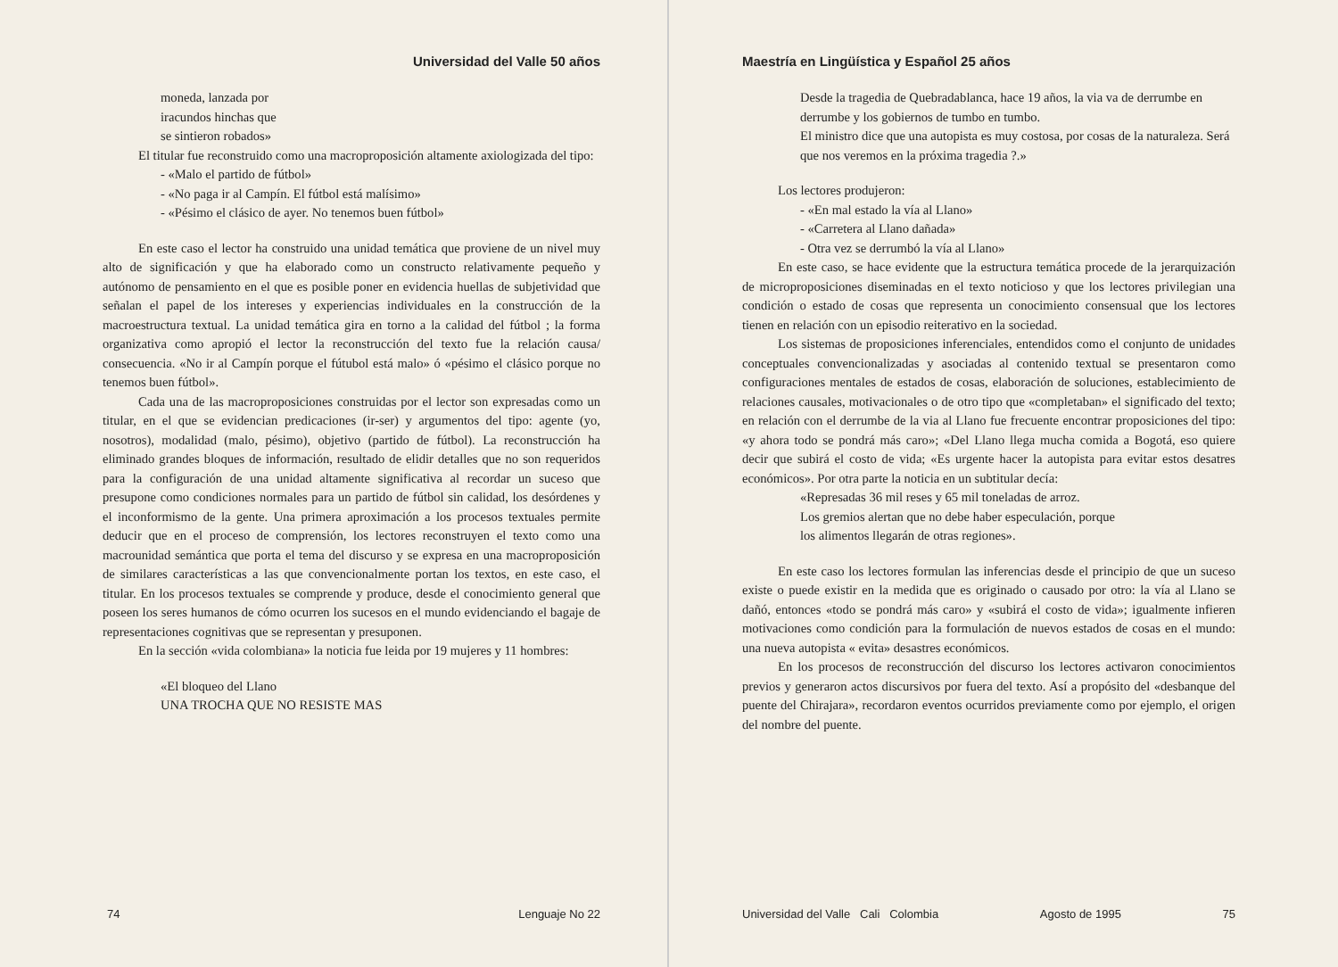Universidad del Valle 50 años
moneda, lanzada por
iracundos hinchas que
se sintieron robados»
El titular fue reconstruido como una macroproposición altamente axiologizada del tipo:
- «Malo el partido de fútbol»
- «No paga ir al Campín. El fútbol está malísimo»
- «Pésimo el clásico de ayer. No tenemos buen fútbol»
En este caso el lector ha construido una unidad temática que proviene de un nivel muy alto de significación y que ha elaborado como un constructo relativamente pequeño y autónomo de pensamiento en el que es posible poner en evidencia huellas de subjetividad que señalan el papel de los intereses y experiencias individuales en la construcción de la macroestructura textual. La unidad temática gira en torno a la calidad del fútbol ; la forma organizativa como apropió el lector la reconstrucción del texto fue la relación causa/ consecuencia. «No ir al Campín porque el fútubol está malo» ó «pésimo el clásico porque no tenemos buen fútbol».
Cada una de las macroproposiciones construidas por el lector son expresadas como un titular, en el que se evidencian predicaciones (ir-ser) y argumentos del tipo: agente (yo, nosotros), modalidad (malo, pésimo), objetivo (partido de fútbol). La reconstrucción ha eliminado grandes bloques de información, resultado de elidir detalles que no son requeridos para la configuración de una unidad altamente significativa al recordar un suceso que presupone como condiciones normales para un partido de fútbol sin calidad, los desórdenes y el inconformismo de la gente. Una primera aproximación a los procesos textuales permite deducir que en el proceso de comprensión, los lectores reconstruyen el texto como una macrounidad semántica que porta el tema del discurso y se expresa en una macroproposición de similares características a las que convencionalmente portan los textos, en este caso, el titular. En los procesos textuales se comprende y produce, desde el conocimiento general que poseen los seres humanos de cómo ocurren los sucesos en el mundo evidenciando el bagaje de representaciones cognitivas que se representan y presuponen.
En la sección «vida colombiana» la noticia fue leida por 19 mujeres y 11 hombres:
«El bloqueo del Llano
UNA TROCHA QUE NO RESISTE MAS
74 Lenguaje No 22
Maestría en Lingüística y Español 25 años
Desde la tragedia de Quebradablanca, hace 19 años, la via va de derrumbe en derrumbe y los gobiernos de tumbo en tumbo.
El ministro dice que una autopista es muy costosa, por cosas de la naturaleza. Será que nos veremos en la próxima tragedia ?.»
Los lectores produjeron:
- «En mal estado la vía al Llano»
- «Carretera al Llano dañada»
- Otra vez se derrumbó la vía al Llano»
En este caso, se hace evidente que la estructura temática procede de la jerarquización de microproposiciones diseminadas en el texto noticioso y que los lectores privilegian una condición o estado de cosas que representa un conocimiento consensual que los lectores tienen en relación con un episodio reiterativo en la sociedad.
Los sistemas de proposiciones inferenciales, entendidos como el conjunto de unidades conceptuales convencionalizadas y asociadas al contenido textual se presentaron como configuraciones mentales de estados de cosas, elaboración de soluciones, establecimiento de relaciones causales, motivacionales o de otro tipo que «completaban» el significado del texto; en relación con el derrumbe de la via al Llano fue frecuente encontrar proposiciones del tipo: «y ahora todo se pondrá más caro»; «Del Llano llega mucha comida a Bogotá, eso quiere decir que subirá el costo de vida; «Es urgente hacer la autopista para evitar estos desatres económicos». Por otra parte la noticia en un subtitular decía:
«Represadas 36 mil reses y 65 mil toneladas de arroz.
Los gremios alertan que no debe haber especulación, porque
los alimentos llegarán de otras regiones».
En este caso los lectores formulan las inferencias desde el principio de que un suceso existe o puede existir en la medida que es originado o causado por otro: la vía al Llano se dañó, entonces «todo se pondrá más caro» y «subirá el costo de vida»; igualmente infieren motivaciones como condición para la formulación de nuevos estados de cosas en el mundo: una nueva autopista « evita» desastres económicos.
En los procesos de reconstrucción del discurso los lectores activaron conocimientos previos y generaron actos discursivos por fuera del texto. Así a propósito del «desbanque del puente del Chirajara», recordaron eventos ocurridos previamente como por ejemplo, el origen del nombre del puente.
Universidad del Valle Cali Colombia Agosto de 1995 75